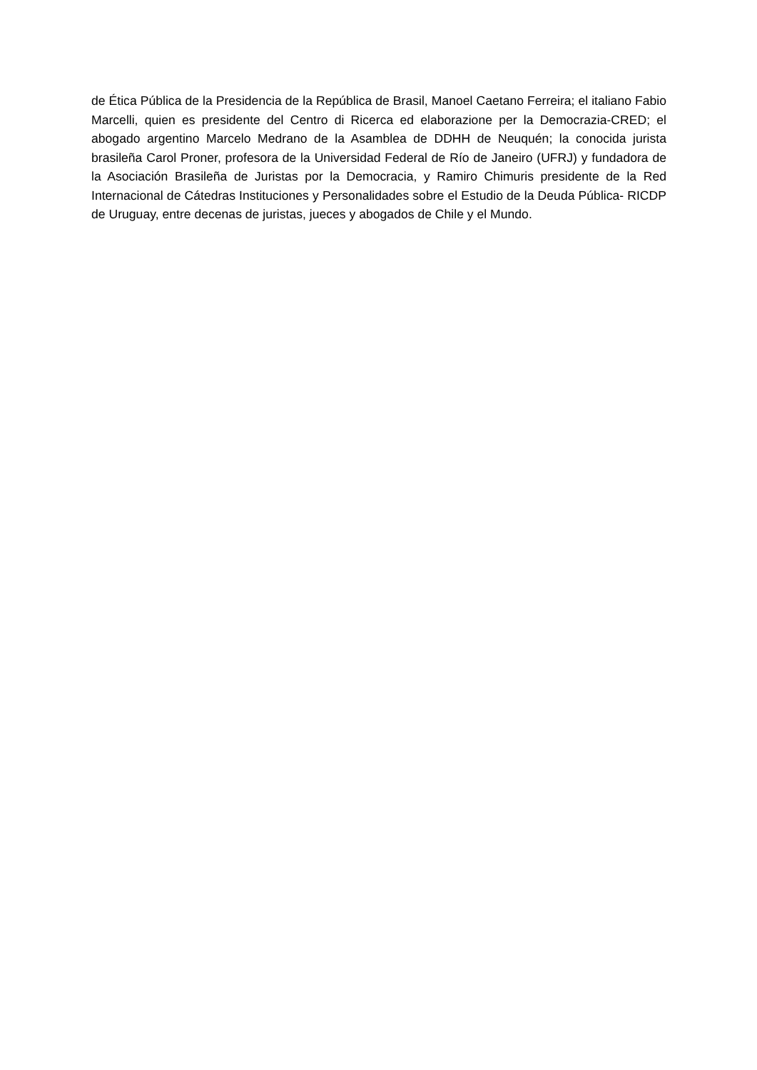de Ética Pública de la Presidencia de la República de Brasil, Manoel Caetano Ferreira; el italiano Fabio Marcelli, quien es presidente del Centro di Ricerca ed elaborazione per la Democrazia-CRED; el abogado argentino Marcelo Medrano de la Asamblea de DDHH de Neuquén; la conocida jurista brasileña Carol Proner, profesora de la Universidad Federal de Río de Janeiro (UFRJ) y fundadora de la Asociación Brasileña de Juristas por la Democracia, y Ramiro Chimuris presidente de la Red Internacional de Cátedras Instituciones y Personalidades sobre el Estudio de la Deuda Pública- RICDP de Uruguay, entre decenas de juristas, jueces y abogados de Chile y el Mundo.